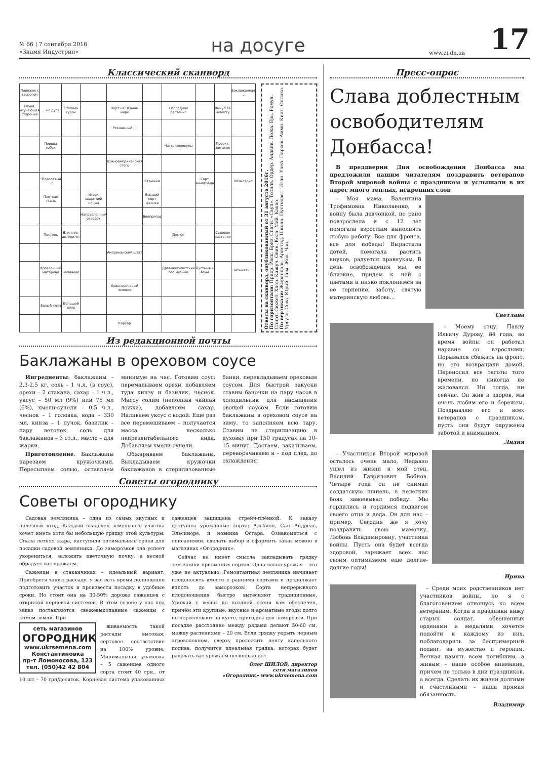№ 66 | 7 сентября 2016
«Знамя Индустрии»
на досуге
www.zi.dn.ua 17
Классический сканворд
| Пирожок с творогом | | | | | | | | | Баклажанная ... |
| Наука, изучающая старение | ... не дура | Степной сурок | | Порт на Черном море | | Огородное растение | | Выкуп за невесту | |
| | | | | Рекламный ... | | | | | |
| | Порода собак | | | | | Часть молекулы | | Проект, замысел | |
| | | | | Южноамериканская степь | | | | | |
| | "Полосатый ..." | | | | Стрижка | | Сорт винограда | | Возмездие |
| | Плотная ткань | | Игрок защитной линии | | Высший сорт фаянса | | | | |
| | | | Направленный отрезок | | Боеприпас | | | | |
| | Постель | Влияние, авторитет | | | | Деспот | | Садовое растение | |
| | | | | Американский штат | | | | | |
| | Кровельный материал | ... наплакал | | | | Древнеегипетский бог музыки | Пустыня в Азии | | Затыкать ... |
| | | | | Красноречивый человек | | | | | |
| | Белый клен | Большой веер | | | | | | | |
| | | | | Корсар | | | | | |
Ответы на сканворд, опубликованный от 31 августа 2016г.
По горизонтали: Приор. Риск. Бриз. Спаги. «Саул». Тотила. Ордер. Андайк. Ложа. Ерь. Ромул. Спирт. Сюжет. Хлор. Кижуч. Овин. Кола. Май. Какао.
По вертикали: Жирандоль. Аристид. Школа. Пустоцвет. Изаи. Улей. Парсек. Амми. Килт. Оптика. Урсула. Сова. Юрий. Лом. Жок. Чао.
Из редакционной почты
Баклажаны в ореховом соусе
Ингредиенты: баклажаны – 2,3-2,5 кг, соль - 1 ч.л. (в соус), орехи – 2 стакана, сахар – 1 ч.л., уксус – 50 мл (9%) или 75 мл (6%), хмели-сунели – 0,5 ч.л., чеснок – 1 головка, вода – 330 мл, кинза – 1 пучок, базилик – пару веточек, соль для баклажанов – 3 ст.л., масло – для жарки.
Приготовление. Баклажаны нарезаем кружочками. Пересыпаем солью, оставляем минимум на час. Готовим соус: перемалываем орехи, добавляем туда кинзу и базилик, чеснок. Массу солим (неполная чайная ложка), добавляем сахар. Наливаем уксус с водой. Еще раз все перемешиваем – получается масса несколько непрезентабельного вида. Добавляем хмели-сунели.
Обжариваем баклажаны. Выкладываем кружочки баклажанов в стерилизованные банки, перекладываем ореховым соусом. Для быстрой закуски ставим баночки на пару часов в холодильник для насыщения овощей соусом. Если готовим баклажаны в ореховом соусе на зиму, то заполняем всю тару. Ставим на стерилизацию в духовку при 150 градусах на 10-15 минут. Достаем, закатываем, переворачиваем и – под плед, до охлаждения.
Советы огороднику
Советы огороднику
Садовая земляника – одна из самых вкусных и полезных ягод. Каждый владелец земельного участка хочет иметь хотя бы небольшую грядку этой культуры. Спала летняя жара, наступили оптимальные сроки для посадки садовой земляники. До заморозков она успеет укорениться, заложить цветочную почку, а весной обрадует вас урожаем.
Саженцы в стаканчиках – идеальный вариант. Приобретя такую рассаду, у вас есть время полноценно подготовить участок и произвести посадку в удобные сроки. Но стоит она на 30-50% дороже саженцев с открытой корневой системой. В этом сезоне у нас под заказ поставляются свежевыкопанные саженцы с комом земли. При
сеть магазинов
ОГОРОДНИК
www.ukrsemena.com
Константиновка
пр-т Ломоносова, 123
тел. (050)42 42 804
живаемость такой рассады высокая, сортовое соответствие на 100% уровне. Минимальная упаковка – 5 саженцев одного сорта стоит 40 грн., от 10 шт – 70 грн/десяток. Корневая система упакованных саженцев защищена стрейч-плёнкой. К заказу доступны урожайные сорта: Альбион, Сан Андреас, Эльсиноре, и новинка Остара. Ознакомиться с описаниями, сделать выбор и оформить заказ можно в магазинах «Огородник».
Сейчас не имеет смысла закладывать грядку земляники привычных сортов. Одна волна урожая – это уже не актуально. Ремонтантная земляника начинает плодоносить вместе с ранними сортами и продолжает вплоть до заморозков! Сорта непрерывного плодоношения быстро вытесняют традиционные. Урожай с весны до поздней осени вам обеспечен, причём эти крупные, вкусные и ароматные ягоды долго не переспевают на кусте, пригодны для заморозки. При посадке расстояние между рядами делают 50-60 см, между растениями – 20 см. Если грядку укрыть черным агроволокном, сверху проложить ленту капельного полива, получится идеальная грядка, которая будет радовать вас урожаем несколько лет.
Олег ШИЛОВ, директор
сети магазинов
«Огородник» www.ukrsemena.com
Пресс-опрос
Слава доблестным освободителям Донбасса!
В преддверии Дня освобождения Донбасса мы предложили нашим читателям поздравить ветеранов Второй мировой войны с праздником и услышали в их адрес много теплых, искренних слов
– Моя мама, Валентина Трофимовна Николаенко, в войну была девчонкой, но рано повзрослела и с 12 лет помогала взрослым выполнять любую работу. Все для фронта, все для победы! Вырастила детей, помогала растить внуков, радуется правнукам. В день освобождения мы, ее близкие, придем к ней с цветами и низко поклонимся за ее терпение, заботу, святую материнскую любовь…
Светлана
– Моему отцу, Павлу Ильичу Дурову, 84 года, во время войны он работал наравне со взрослыми. Порывался сбежать на фронт, но его возвращали домой. Переносил все тяготы того времени, но никогда не жаловался. Ни тогда, ни сейчас. Он жив и здоров, мы очень любим его и бережем. Поздравляю его и всех ветеранов с праздником, пусть они будут окружены заботой и вниманием.
Лидия
– Участников Второй мировой осталось очень мало. Недавно ушел из жизни и мой отец, Василий Гаврилович Бобнов. Четыре года он не снимал солдатскую шинель, в нелегких боях завоевывал победу. Мы гордились и гордимся подвигом своего отца и деда. Он для нас – пример. Сегодня же я хочу поздравить свою мамочку, Любовь Владимировну, участника войны. Пусть она будет всегда здоровой, заряжает всех нас своим оптимизмом еще долгие-долгие годы!
Ирина
– Среди моих родственников нет участников войны, но я с благоговением отношусь ко всем ветеранам. Когда в праздники вижу старых солдат, обвешенных орденами и медалями, хочется подойти к каждому из них, поблагодарить за беспримерный подвиг, за мужество и героизм. Вечная память всем погибшим, а живым – наше особое внимание, причем не только в дни праздников, а всегда. Сделать их жизни долгими и счастливыми – наша прямая обязанность.
Владимир